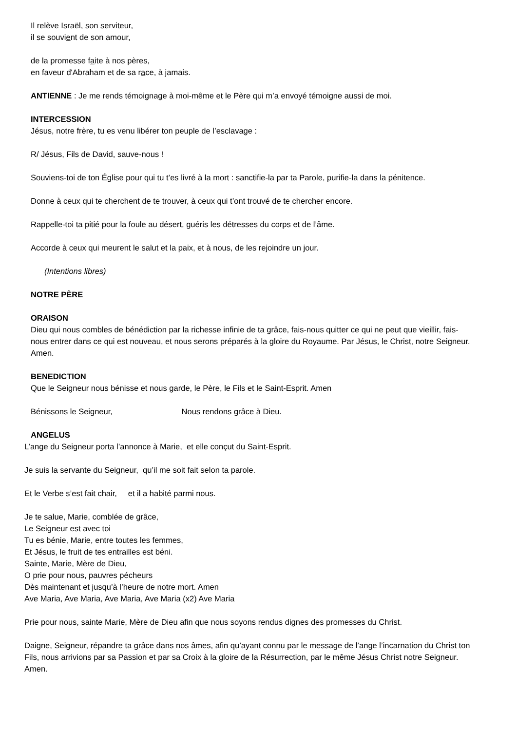Il relève Israël, son serviteur,
il se souvient de son amour,
de la promesse faite à nos pères,
en faveur d'Abraham et de sa race, à jamais.
ANTIENNE : Je me rends témoignage à moi-même et le Père qui m’a envoyé témoigne aussi de moi.
INTERCESSION
Jésus, notre frère, tu es venu libérer ton peuple de l’esclavage :
R/ Jésus, Fils de David, sauve-nous !
Souviens-toi de ton Église pour qui tu t’es livré à la mort : sanctifie-la par ta Parole, purifie-la dans la pénitence.
Donne à ceux qui te cherchent de te trouver, à ceux qui t’ont trouvé de te chercher encore.
Rappelle-toi ta pitié pour la foule au désert, guéris les détresses du corps et de l’âme.
Accorde à ceux qui meurent le salut et la paix, et à nous, de les rejoindre un jour.
(Intentions libres)
NOTRE PÈRE
ORAISON
Dieu qui nous combles de bénédiction par la richesse infinie de ta grâce, fais-nous quitter ce qui ne peut que vieillir, fais-nous entrer dans ce qui est nouveau, et nous serons préparés à la gloire du Royaume. Par Jésus, le Christ, notre Seigneur. Amen.
BENEDICTION
Que le Seigneur nous bénisse et nous garde, le Père, le Fils et le Saint-Esprit. Amen
Bénissons le Seigneur, Nous rendons grâce à Dieu.
ANGELUS
L’ange du Seigneur porta l’annonce à Marie, et elle conçut du Saint-Esprit.
Je suis la servante du Seigneur, qu’il me soit fait selon ta parole.
Et le Verbe s’est fait chair, et il a habité parmi nous.
Je te salue, Marie, comblée de grâce,
Le Seigneur est avec toi
Tu es bénie, Marie, entre toutes les femmes,
Et Jésus, le fruit de tes entrailles est béni.
Sainte, Marie, Mère de Dieu,
O prie pour nous, pauvres pécheurs
Dès maintenant et jusqu’à l’heure de notre mort. Amen
Ave Maria, Ave Maria, Ave Maria, Ave Maria (x2) Ave Maria
Prie pour nous, sainte Marie, Mère de Dieu afin que nous soyons rendus dignes des promesses du Christ.
Daigne, Seigneur, répandre ta grâce dans nos âmes, afin qu’ayant connu par le message de l’ange l’incarnation du Christ ton Fils, nous arrivions par sa Passion et par sa Croix à la gloire de la Résurrection, par le même Jésus Christ notre Seigneur. Amen.